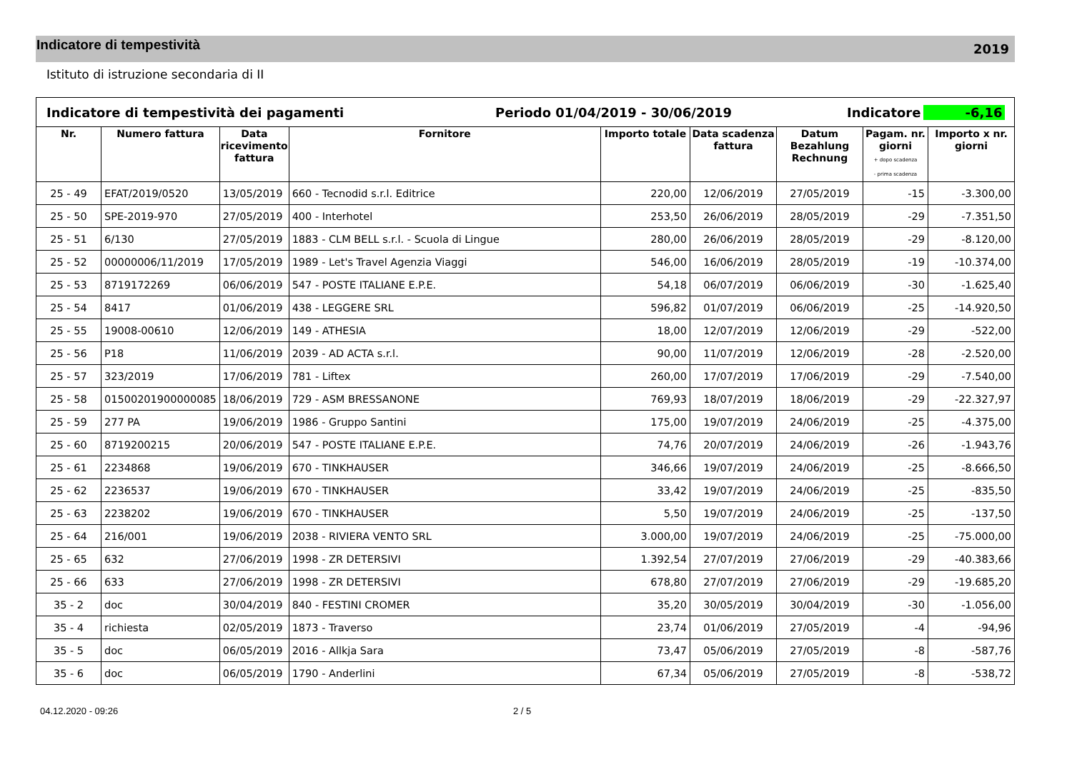Indicatore di tempestività
2019
Istituto di istruzione secondaria di II
Indicatore di tempestività dei pagamenti Periodo 01/04/2019 - 30/06/2019 Indicatore -6,16
| Nr. | Numero fattura | Data ricevimento fattura | Fornitore | Importo totale | Data scadenza fattura | Datum Bezahlung Rechnung | Pagam. nr. giorni + dopo scadenza - prima scadenza | Importo x nr. giorni |
| --- | --- | --- | --- | --- | --- | --- | --- | --- |
| 25 - 49 | EFAT/2019/0520 | 13/05/2019 | 660 - Tecnodid s.r.l. Editrice | 220,00 | 12/06/2019 | 27/05/2019 | -15 | -3.300,00 |
| 25 - 50 | SPE-2019-970 | 27/05/2019 | 400 - Interhotel | 253,50 | 26/06/2019 | 28/05/2019 | -29 | -7.351,50 |
| 25 - 51 | 6/130 | 27/05/2019 | 1883 - CLM BELL s.r.l. - Scuola di Lingue | 280,00 | 26/06/2019 | 28/05/2019 | -29 | -8.120,00 |
| 25 - 52 | 00000006/11/2019 | 17/05/2019 | 1989 - Let's Travel Agenzia Viaggi | 546,00 | 16/06/2019 | 28/05/2019 | -19 | -10.374,00 |
| 25 - 53 | 8719172269 | 06/06/2019 | 547 - POSTE ITALIANE E.P.E. | 54,18 | 06/07/2019 | 06/06/2019 | -30 | -1.625,40 |
| 25 - 54 | 8417 | 01/06/2019 | 438 - LEGGERE SRL | 596,82 | 01/07/2019 | 06/06/2019 | -25 | -14.920,50 |
| 25 - 55 | 19008-00610 | 12/06/2019 | 149 - ATHESIA | 18,00 | 12/07/2019 | 12/06/2019 | -29 | -522,00 |
| 25 - 56 | P18 | 11/06/2019 | 2039 - AD ACTA s.r.l. | 90,00 | 11/07/2019 | 12/06/2019 | -28 | -2.520,00 |
| 25 - 57 | 323/2019 | 17/06/2019 | 781 - Liftex | 260,00 | 17/07/2019 | 17/06/2019 | -29 | -7.540,00 |
| 25 - 58 | 01500201900000085 | 18/06/2019 | 729 - ASM BRESSANONE | 769,93 | 18/07/2019 | 18/06/2019 | -29 | -22.327,97 |
| 25 - 59 | 277 PA | 19/06/2019 | 1986 - Gruppo Santini | 175,00 | 19/07/2019 | 24/06/2019 | -25 | -4.375,00 |
| 25 - 60 | 8719200215 | 20/06/2019 | 547 - POSTE ITALIANE E.P.E. | 74,76 | 20/07/2019 | 24/06/2019 | -26 | -1.943,76 |
| 25 - 61 | 2234868 | 19/06/2019 | 670 - TINKHAUSER | 346,66 | 19/07/2019 | 24/06/2019 | -25 | -8.666,50 |
| 25 - 62 | 2236537 | 19/06/2019 | 670 - TINKHAUSER | 33,42 | 19/07/2019 | 24/06/2019 | -25 | -835,50 |
| 25 - 63 | 2238202 | 19/06/2019 | 670 - TINKHAUSER | 5,50 | 19/07/2019 | 24/06/2019 | -25 | -137,50 |
| 25 - 64 | 216/001 | 19/06/2019 | 2038 - RIVIERA VENTO SRL | 3.000,00 | 19/07/2019 | 24/06/2019 | -25 | -75.000,00 |
| 25 - 65 | 632 | 27/06/2019 | 1998 - ZR DETERSIVI | 1.392,54 | 27/07/2019 | 27/06/2019 | -29 | -40.383,66 |
| 25 - 66 | 633 | 27/06/2019 | 1998 - ZR DETERSIVI | 678,80 | 27/07/2019 | 27/06/2019 | -29 | -19.685,20 |
| 35 - 2 | doc | 30/04/2019 | 840 - FESTINI CROMER | 35,20 | 30/05/2019 | 30/04/2019 | -30 | -1.056,00 |
| 35 - 4 | richiesta | 02/05/2019 | 1873 - Traverso | 23,74 | 01/06/2019 | 27/05/2019 | -4 | -94,96 |
| 35 - 5 | doc | 06/05/2019 | 2016 - Allkja Sara | 73,47 | 05/06/2019 | 27/05/2019 | -8 | -587,76 |
| 35 - 6 | doc | 06/05/2019 | 1790 - Anderlini | 67,34 | 05/06/2019 | 27/05/2019 | -8 | -538,72 |
04.12.2020 - 09:26 2 / 5